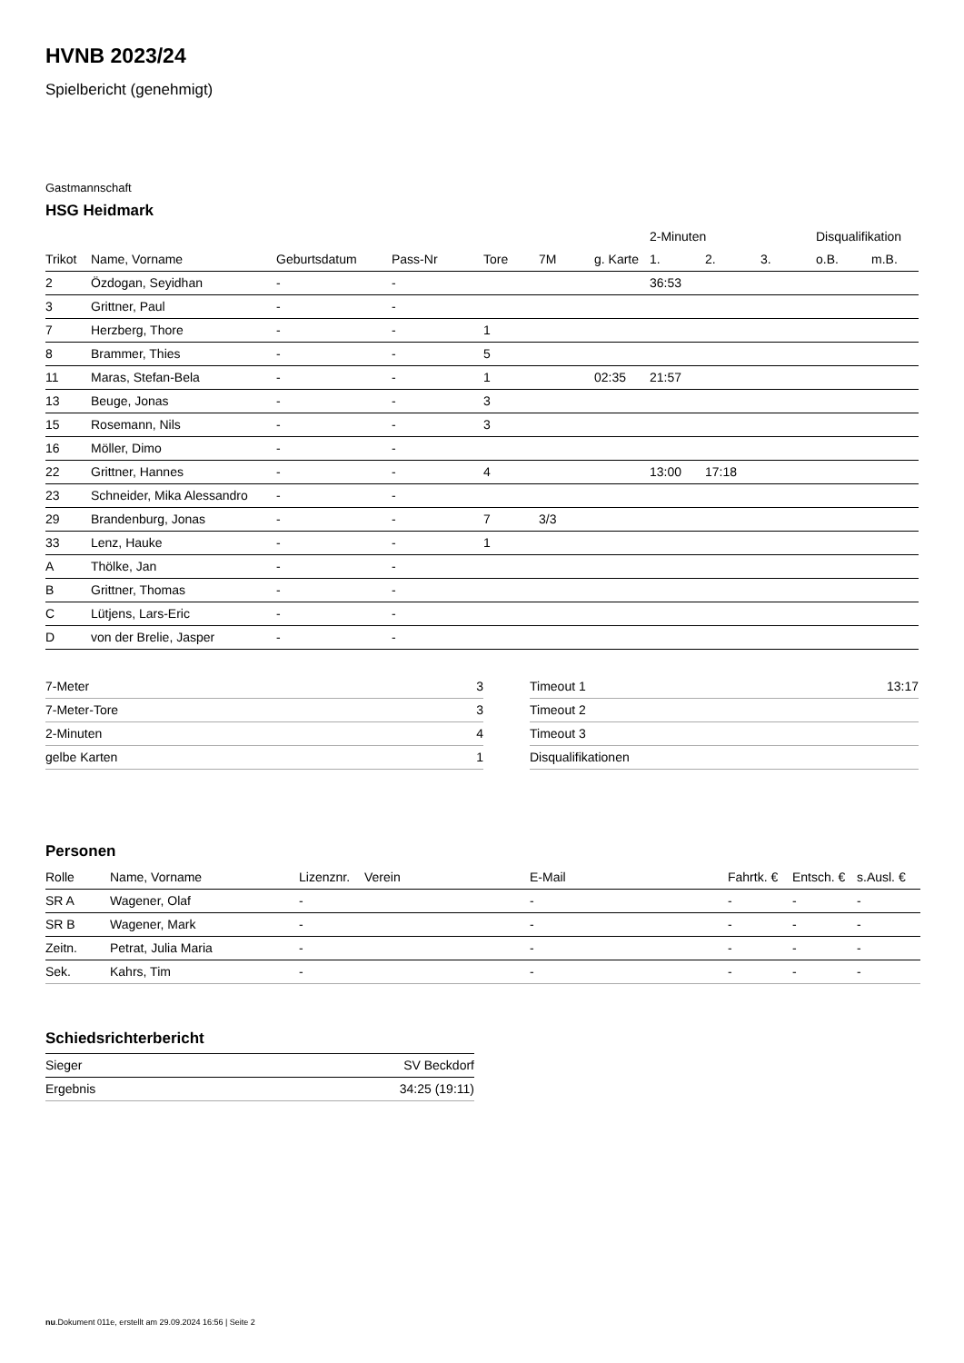HVNB 2023/24
Spielbericht (genehmigt)
Gastmannschaft
HSG Heidmark
| | | | | | | | 2-Minuten | | | Disqualifikation | |
| --- | --- | --- | --- | --- | --- | --- | --- | --- | --- | --- | --- |
| Trikot | Name, Vorname | Geburtsdatum | Pass-Nr | Tore | 7M | g. Karte | 1. | 2. | 3. | o.B. | m.B. |
| 2 | Özdogan, Seyidhan | - | - | | | | 36:53 | | | | |
| 3 | Grittner, Paul | - | - | | | | | | | | |
| 7 | Herzberg, Thore | - | - | 1 | | | | | | | |
| 8 | Brammer, Thies | - | - | 5 | | | | | | | |
| 11 | Maras, Stefan-Bela | - | - | 1 | | 02:35 | 21:57 | | | | |
| 13 | Beuge, Jonas | - | - | 3 | | | | | | | |
| 15 | Rosemann, Nils | - | - | 3 | | | | | | | |
| 16 | Möller, Dimo | - | - | | | | | | | | |
| 22 | Grittner, Hannes | - | - | 4 | | | 13:00 | 17:18 | | | |
| 23 | Schneider, Mika Alessandro | - | - | | | | | | | | |
| 29 | Brandenburg, Jonas | - | - | 7 | 3/3 | | | | | | |
| 33 | Lenz, Hauke | - | - | 1 | | | | | | | |
| A | Thölke, Jan | - | - | | | | | | | | |
| B | Grittner, Thomas | - | - | | | | | | | | |
| C | Lütjens, Lars-Eric | - | - | | | | | | | | |
| D | von der Brelie, Jasper | - | - | | | | | | | | |
| 7-Meter | 3 |
| 7-Meter-Tore | 3 |
| 2-Minuten | 4 |
| gelbe Karten | 1 |
| Timeout 1 | 13:17 |
| Timeout 2 | |
| Timeout 3 | |
| Disqualifikationen | |
Personen
| Rolle | Name, Vorname | Lizenznr. | Verein | E-Mail | Fahrtk. € | Entsch. € | s.Ausl. € |
| --- | --- | --- | --- | --- | --- | --- | --- |
| SR A | Wagener, Olaf | - | | - | - | - | - |
| SR B | Wagener, Mark | - | | - | - | - | - |
| Zeitn. | Petrat, Julia Maria | - | | - | - | - | - |
| Sek. | Kahrs, Tim | - | | - | - | - | - |
Schiedsrichterbericht
| Sieger | SV Beckdorf |
| Ergebnis | 34:25 (19:11) |
nu.Dokument 011e, erstellt am 29.09.2024 16:56 | Seite 2